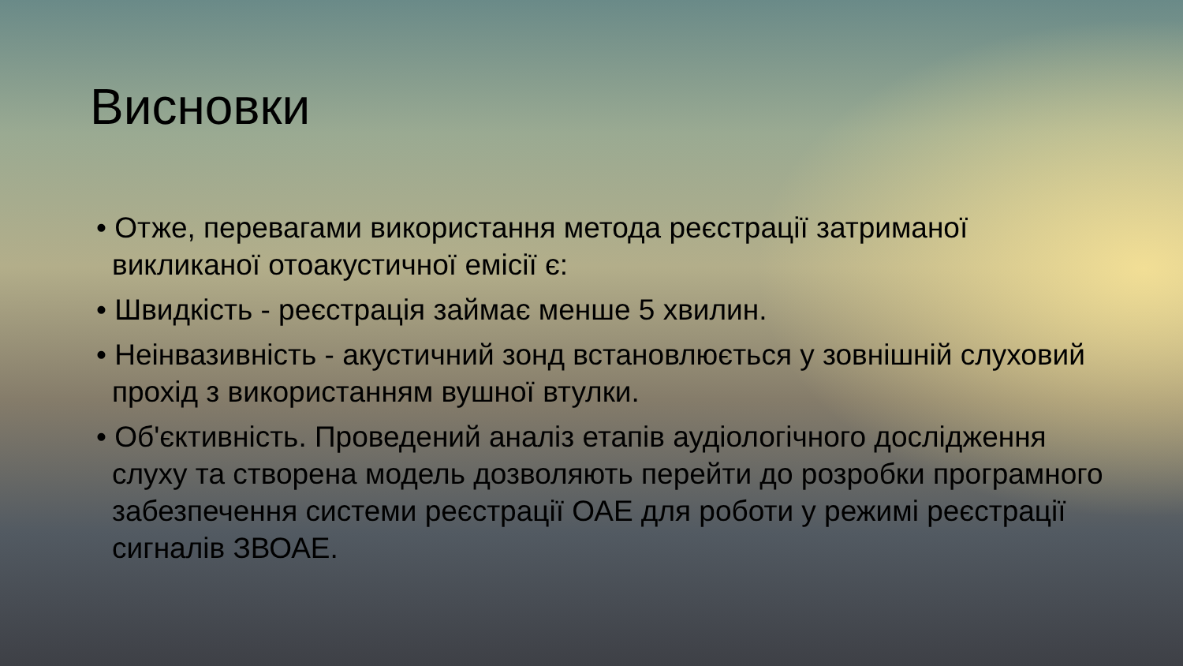Висновки
• Отже, перевагами використання метода реєстрації затриманої викликаної отоакустичної емісії є:
• Швидкість - реєстрація займає менше 5 хвилин.
• Неінвазивність - акустичний зонд встановлюється у зовнішній слуховий прохід з використанням вушної втулки.
• Об'єктивність. Проведений аналіз етапів аудіологічного дослідження слуху та створена модель дозволяють перейти до розробки програмного забезпечення системи реєстрації ОАЕ для роботи у режимі реєстрації сигналів ЗВОАЕ.